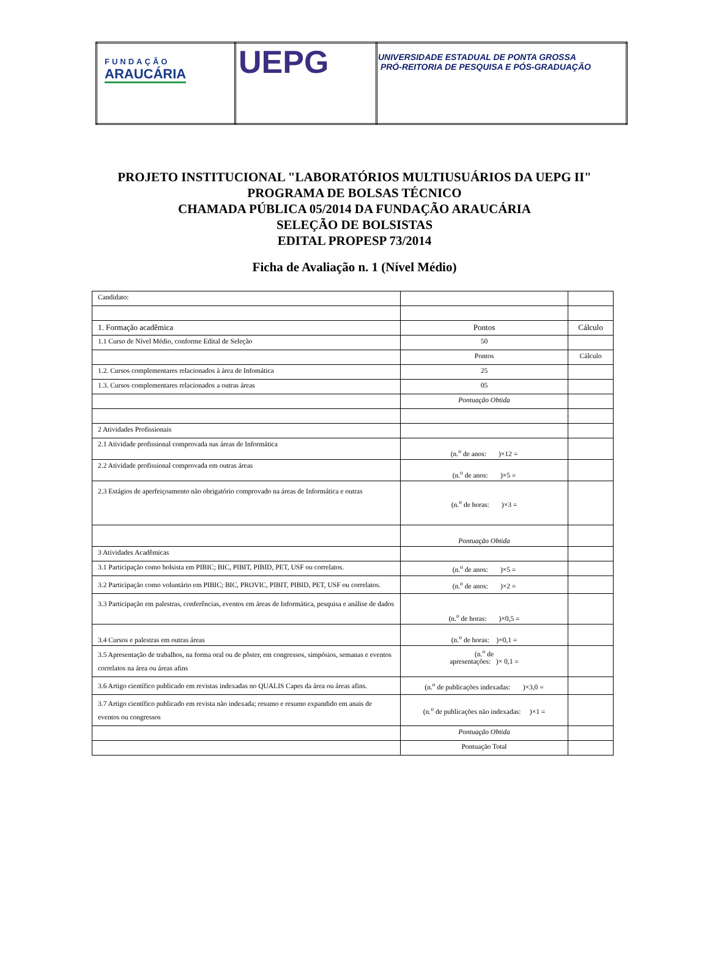| FUNDAÇÃO ARAUCÁRIA | UEPG | UNIVERSIDADE ESTADUAL DE PONTA GROSSA PRÓ-REITORIA DE PESQUISA E PÓS-GRADUAÇÃO |
PROJETO INSTITUCIONAL "LABORATÓRIOS MULTIUSUÁRIOS DA UEPG II"
PROGRAMA DE BOLSAS TÉCNICO
CHAMADA PÚBLICA 05/2014 DA FUNDAÇÃO ARAUCÁRIA
SELEÇÃO DE BOLSISTAS
EDITAL PROPESP 73/2014
Ficha de Avaliação n. 1 (Nível Médio)
| Candidato: | | |
| 1. Formação acadêmica | Pontos | Cálculo |
| 1.1 Curso de Nível Médio, conforme Edital de Seleção | 50 | |
| | Pontos | Cálculo |
| 1.2. Cursos complementares relacionados à área de Infomática | 25 | |
| 1.3. Cursos complementares relacionados a outras áreas | 05 | |
| | Pontuação Obtida | |
| 2 Atividades Profissionais | | |
| 2.1 Atividade profissional comprovada nas áreas de Informática | (n.<sup>o</sup> de anos: )×12 = | |
| 2.2 Atividade profissional comprovada em outras áreas | (n.<sup>o</sup> de anos: )×5 = | |
| 2.3 Estágios de aperfeiçoamento não obrigatório comprovado na áreas de Informática e outras | (n.<sup>o</sup> de horas: )×3 = | |
| | Pontuação Obtida | |
| 3 Atividades Acadêmicas | | |
| 3.1 Participação como bolsista em PIBIC; BIC, PIBIT, PIBID, PET, USF ou correlatos. | (n.<sup>o</sup> de anos: )×5 = | |
| 3.2 Participação como voluntário em PIBIC; BIC, PROVIC, PIBIT, PIBID, PET, USF ou correlatos. | (n.<sup>o</sup> de anos: )×2 = | |
| 3.3 Participação em palestras, conferências, eventos em áreas de Informática, pesquisa e análise de dados | (n.<sup>o</sup> de horas: )×0,5 = | |
| 3.4 Cursos e palestras em outras áreas | (n.<sup>o</sup> de horas: )×0,1 = | |
| 3.5 Apresentação de trabalhos, na forma oral ou de pôster, em congressos, simpósios, semanas e eventos correlatos na área ou áreas afins | (n.<sup>o</sup> de apresentações: )× 0,1 = | |
| 3.6 Artigo científico publicado em revistas indexadas no QUALIS Capes da área ou áreas afins. | (n.<sup>o</sup> de publicações indexadas: )×3,0 = | |
| 3.7 Artigo científico publicado em revista não indexada; resumo e resumo expandido em anais de eventos ou congressos | (n.<sup>o</sup> de publicações não indexadas: )×1 = | |
| | Pontuação Obtida | |
| | Pontuação Total | |